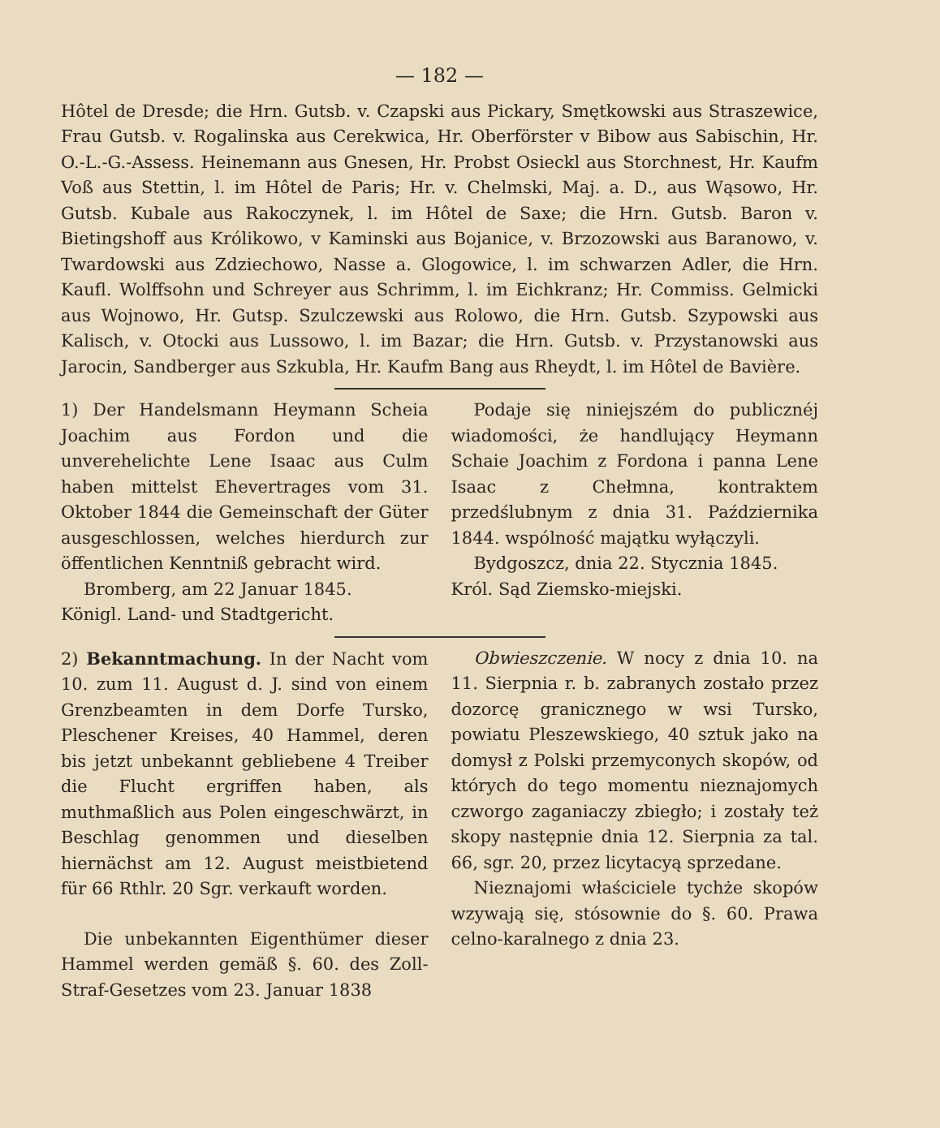— 182 —
Hôtel de Dresde; die Hrn. Gutsb. v. Czapski aus Pickary, Smętkowski aus Straszewice, Frau Gutsb. v. Rogalinska aus Cerekwica, Hr. Oberförster v Bibow aus Sabischin, Hr. O.-L.-G.-Assess. Heinemann aus Gnesen, Hr. Probst Osieckl aus Storchnest, Hr. Kaufm Voß aus Stettin, l. im Hôtel de Paris; Hr. v. Chelmski, Maj. a. D., aus Wąsowo, Hr. Gutsb. Kubale aus Rakoczynek, l. im Hôtel de Saxe; die Hrn. Gutsb. Baron v. Bietingshoff aus Królikowo, v Kaminski aus Bojanice, v. Brzozowski aus Baranowo, v. Twardowski aus Zdziechowo, Nasse a. Glogowice, l. im schwarzen Adler, die Hrn. Kaufl. Wolffsohn und Schreyer aus Schrimm, l. im Eichkranz; Hr. Commiss. Gelmicki aus Wojnowo, Hr. Gutsp. Szulczewski aus Rolowo, die Hrn. Gutsb. Szypowski aus Kalisch, v. Otocki aus Lussowo, l. im Bazar; die Hrn. Gutsb. v. Przystanowski aus Jarocin, Sandberger aus Szkubla, Hr. Kaufm Bang aus Rheydt, l. im Hôtel de Bavière.
1) Der Handelsmann Heymann Scheia Joachim aus Fordon und die unverehelichte Lene Isaac aus Culm haben mittelst Ehevertrages vom 31. Oktober 1844 die Gemeinschaft der Güter ausgeschlossen, welches hierdurch zur öffentlichen Kenntniß gebracht wird.
Bromberg, am 22 Januar 1845.
Königl. Land- und Stadtgericht.
Podaje się niniejszém do publicznéj wiadomości, że handlujący Heymann Schaie Joachim z Fordona i panna Lene Isaac z Chełmna, kontraktem przedślubnym z dnia 31. Października 1844. wspólność majątku wyłączyli.
Bydgoszcz, dnia 22. Stycznia 1845.
Król. Sąd Ziemsko-miejski.
2) Bekanntmachung. In der Nacht vom 10. zum 11. August d. J. sind von einem Grenzbeamten in dem Dorfe Tursko, Pleschener Kreises, 40 Hammel, deren bis jetzt unbekannt gebliebene 4 Treiber die Flucht ergriffen haben, als muthmaßlich aus Polen eingeschwärzt, in Beschlag genommen und dieselben hiernächst am 12. August meistbietend für 66 Rthlr. 20 Sgr. verkauft worden.
Die unbekannten Eigenthümer dieser Hammel werden gemäß §. 60. des Zoll-Straf-Gesetzes vom 23. Januar 1838
Obwieszczenie. W nocy z dnia 10. na 11. Sierpnia r. b. zabranych zostało przez dozorcę granicznego w wsi Tursko, powiatu Pleszewskiego, 40 sztuk jako na domysł z Polski przemyconych skopów, od których do tego momentu nieznajomych czworgo zaganiaczy zbiegło; i zostały też skopy następnie dnia 12. Sierpnia za tal. 66, sgr. 20, przez licytacyą sprzedane.
Nieznajomi właściciele tychże skopów wzywają się, stósownie do §. 60. Prawa celno-karalnego z dnia 23.